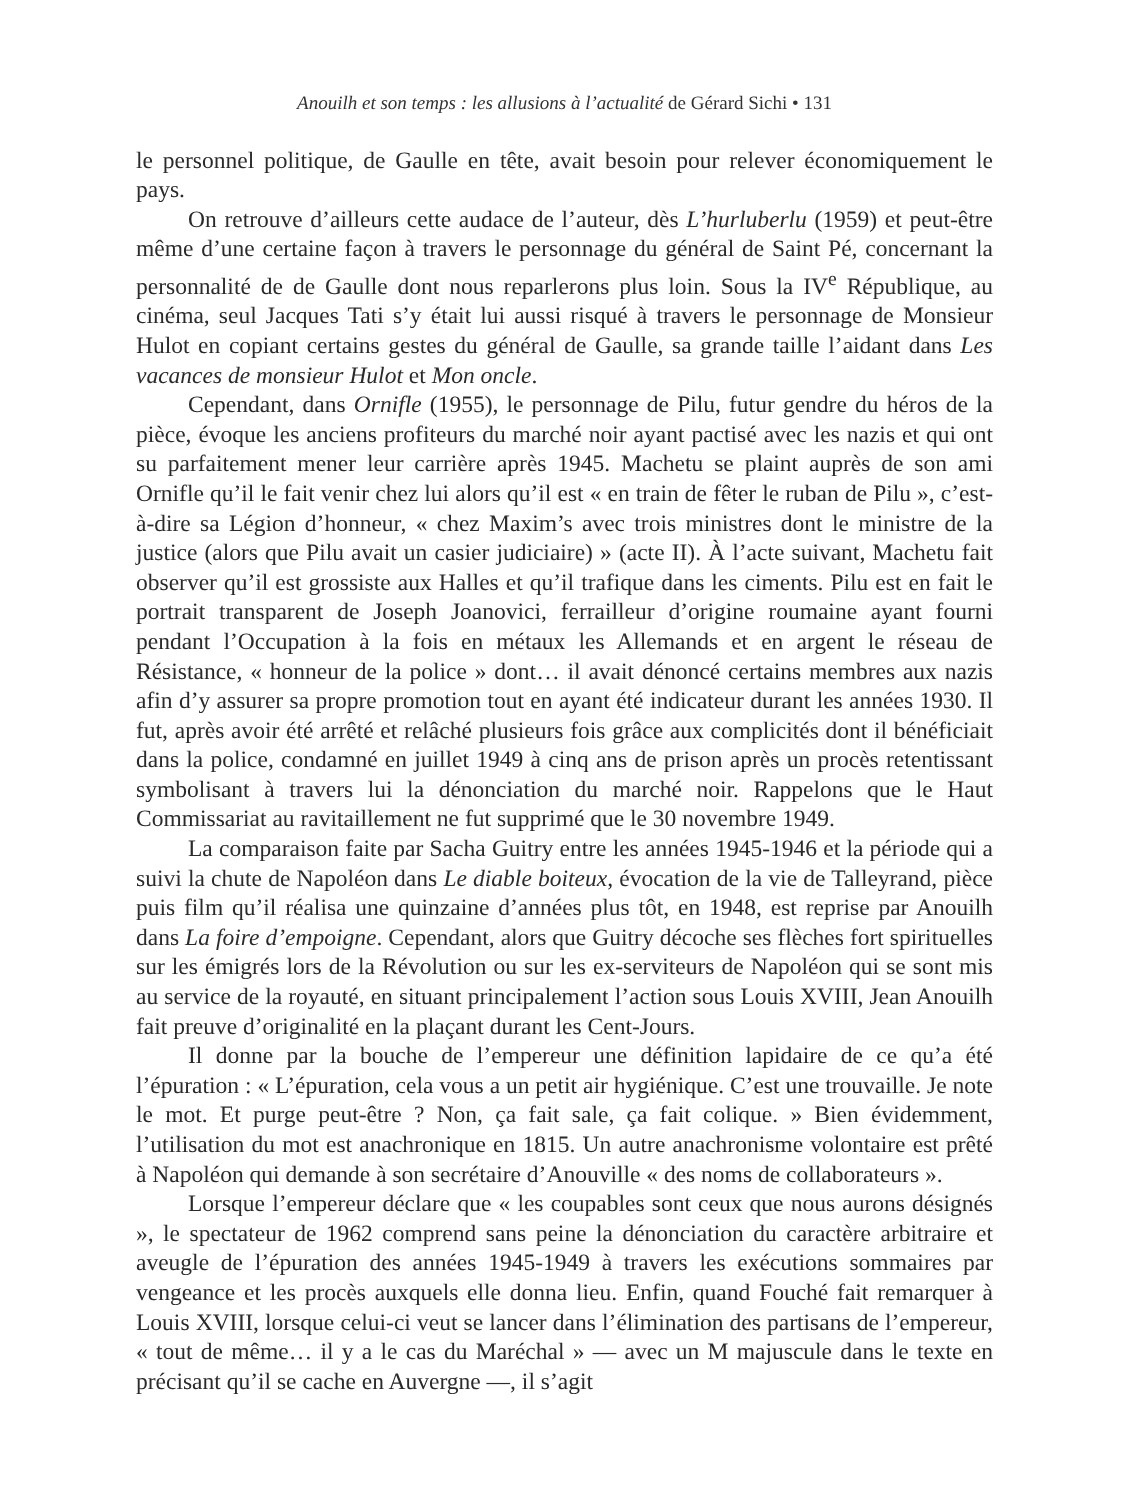Anouilh et son temps : les allusions à l’actualité de Gérard Sichi • 131
le personnel politique, de Gaulle en tête, avait besoin pour relever économiquement le pays.
On retrouve d’ailleurs cette audace de l’auteur, dès L’hurluberlu (1959) et peut-être même d’une certaine façon à travers le personnage du général de Saint Pé, concernant la personnalité de de Gaulle dont nous reparlerons plus loin. Sous la IV<sup>e</sup> République, au cinéma, seul Jacques Tati s’y était lui aussi risqué à travers le personnage de Monsieur Hulot en copiant certains gestes du général de Gaulle, sa grande taille l’aidant dans Les vacances de monsieur Hulot et Mon oncle.
Cependant, dans Ornifle (1955), le personnage de Pilu, futur gendre du héros de la pièce, évoque les anciens profiteurs du marché noir ayant pactisé avec les nazis et qui ont su parfaitement mener leur carrière après 1945. Machetu se plaint auprès de son ami Ornifle qu’il le fait venir chez lui alors qu’il est « en train de fêter le ruban de Pilu », c’est-à-dire sa Légion d’honneur, « chez Maxim’s avec trois ministres dont le ministre de la justice (alors que Pilu avait un casier judiciaire) » (acte II). À l’acte suivant, Machetu fait observer qu’il est grossiste aux Halles et qu’il trafique dans les ciments. Pilu est en fait le portrait transparent de Joseph Joanovici, ferrailleur d’origine roumaine ayant fourni pendant l’Occupation à la fois en métaux les Allemands et en argent le réseau de Résistance, « honneur de la police » dont… il avait dénoncé certains membres aux nazis afin d’y assurer sa propre promotion tout en ayant été indicateur durant les années 1930. Il fut, après avoir été arrêté et relâché plusieurs fois grâce aux complicités dont il bénéficiait dans la police, condamné en juillet 1949 à cinq ans de prison après un procès retentissant symbolisant à travers lui la dénonciation du marché noir. Rappelons que le Haut Commissariat au ravitaillement ne fut supprimé que le 30 novembre 1949.
La comparaison faite par Sacha Guitry entre les années 1945-1946 et la période qui a suivi la chute de Napoléon dans Le diable boiteux, évocation de la vie de Talleyrand, pièce puis film qu’il réalisa une quinzaine d’années plus tôt, en 1948, est reprise par Anouilh dans La foire d’empoigne. Cependant, alors que Guitry décoche ses flèches fort spirituelles sur les émigrés lors de la Révolution ou sur les ex-serviteurs de Napoléon qui se sont mis au service de la royauté, en situant principalement l’action sous Louis XVIII, Jean Anouilh fait preuve d’originalité en la plaçant durant les Cent-Jours.
Il donne par la bouche de l’empereur une définition lapidaire de ce qu’a été l’épuration : « L’épuration, cela vous a un petit air hygiénique. C’est une trouvaille. Je note le mot. Et purge peut-être ? Non, ça fait sale, ça fait colique. » Bien évidemment, l’utilisation du mot est anachronique en 1815. Un autre anachronisme volontaire est prêté à Napoléon qui demande à son secrétaire d’Anouville « des noms de collaborateurs ».
Lorsque l’empereur déclare que « les coupables sont ceux que nous aurons désignés », le spectateur de 1962 comprend sans peine la dénonciation du caractère arbitraire et aveugle de l’épuration des années 1945-1949 à travers les exécutions sommaires par vengeance et les procès auxquels elle donna lieu. Enfin, quand Fouché fait remarquer à Louis XVIII, lorsque celui-ci veut se lancer dans l’élimination des partisans de l’empereur, « tout de même… il y a le cas du Maréchal » — avec un M majuscule dans le texte en précisant qu’il se cache en Auvergne —, il s’agit